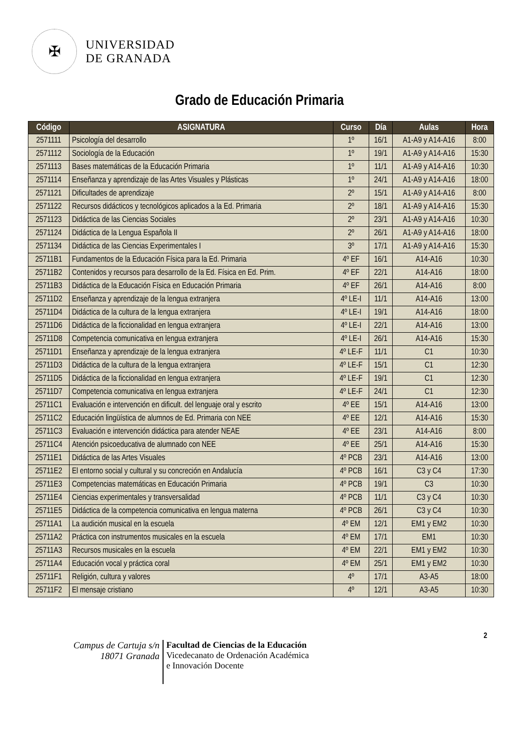✠
UNIVERSIDAD
DE GRANADA
Grado de Educación Primaria
| Código | ASIGNATURA | Curso | Día | Aulas | Hora |
| --- | --- | --- | --- | --- | --- |
| 2571111 | Psicología del desarrollo | 1º | 16/1 | A1-A9 y A14-A16 | 8:00 |
| 2571112 | Sociología de la Educación | 1º | 19/1 | A1-A9 y A14-A16 | 15:30 |
| 2571113 | Bases matemáticas de la Educación Primaria | 1º | 11/1 | A1-A9 y A14-A16 | 10:30 |
| 2571114 | Enseñanza y aprendizaje de las Artes Visuales y Plásticas | 1º | 24/1 | A1-A9 y A14-A16 | 18:00 |
| 2571121 | Dificultades de aprendizaje | 2º | 15/1 | A1-A9 y A14-A16 | 8:00 |
| 2571122 | Recursos didácticos y tecnológicos aplicados a la Ed. Primaria | 2º | 18/1 | A1-A9 y A14-A16 | 15:30 |
| 2571123 | Didáctica de las Ciencias Sociales | 2º | 23/1 | A1-A9 y A14-A16 | 10:30 |
| 2571124 | Didáctica de la Lengua Española II | 2º | 26/1 | A1-A9 y A14-A16 | 18:00 |
| 2571134 | Didáctica de las Ciencias Experimentales I | 3º | 17/1 | A1-A9 y A14-A16 | 15:30 |
| 25711B1 | Fundamentos de la Educación Física para la Ed. Primaria | 4º EF | 16/1 | A14-A16 | 10:30 |
| 25711B2 | Contenidos y recursos para desarrollo de la Ed. Física en Ed. Prim. | 4º EF | 22/1 | A14-A16 | 18:00 |
| 25711B3 | Didáctica de la Educación Física en Educación Primaria | 4º EF | 26/1 | A14-A16 | 8:00 |
| 25711D2 | Enseñanza y aprendizaje de la lengua extranjera | 4º LE-I | 11/1 | A14-A16 | 13:00 |
| 25711D4 | Didáctica de la cultura de la lengua extranjera | 4º LE-I | 19/1 | A14-A16 | 18:00 |
| 25711D6 | Didáctica de la ficcionalidad en lengua extranjera | 4º LE-I | 22/1 | A14-A16 | 13:00 |
| 25711D8 | Competencia comunicativa en lengua extranjera | 4º LE-I | 26/1 | A14-A16 | 15:30 |
| 25711D1 | Enseñanza y aprendizaje de la lengua extranjera | 4º LE-F | 11/1 | C1 | 10:30 |
| 25711D3 | Didáctica de la cultura de la lengua extranjera | 4º LE-F | 15/1 | C1 | 12:30 |
| 25711D5 | Didáctica de la ficcionalidad en lengua extranjera | 4º LE-F | 19/1 | C1 | 12:30 |
| 25711D7 | Competencia comunicativa en lengua extranjera | 4º LE-F | 24/1 | C1 | 12:30 |
| 25711C1 | Evaluación e intervención en dificult. del lenguaje oral y escrito | 4º EE | 15/1 | A14-A16 | 13:00 |
| 25711C2 | Educación lingüística de alumnos de Ed. Primaria con NEE | 4º EE | 12/1 | A14-A16 | 15:30 |
| 25711C3 | Evaluación e intervención didáctica para atender NEAE | 4º EE | 23/1 | A14-A16 | 8:00 |
| 25711C4 | Atención psicoeducativa de alumnado con NEE | 4º EE | 25/1 | A14-A16 | 15:30 |
| 25711E1 | Didáctica de las Artes Visuales | 4º PCB | 23/1 | A14-A16 | 13:00 |
| 25711E2 | El entorno social y cultural y su concreción en Andalucía | 4º PCB | 16/1 | C3 y C4 | 17:30 |
| 25711E3 | Competencias matemáticas en Educación Primaria | 4º PCB | 19/1 | C3 | 10:30 |
| 25711E4 | Ciencias experimentales y transversalidad | 4º PCB | 11/1 | C3 y C4 | 10:30 |
| 25711E5 | Didáctica de la competencia comunicativa en lengua materna | 4º PCB | 26/1 | C3 y C4 | 10:30 |
| 25711A1 | La audición musical en la escuela | 4º EM | 12/1 | EM1 y EM2 | 10:30 |
| 25711A2 | Práctica con instrumentos musicales en la escuela | 4º EM | 17/1 | EM1 | 10:30 |
| 25711A3 | Recursos musicales en la escuela | 4º EM | 22/1 | EM1 y EM2 | 10:30 |
| 25711A4 | Educación vocal y práctica coral | 4º EM | 25/1 | EM1 y EM2 | 10:30 |
| 25711F1 | Religión, cultura y valores | 4º | 17/1 | A3-A5 | 18:00 |
| 25711F2 | El mensaje cristiano | 4º | 12/1 | A3-A5 | 10:30 |
2
Campus de Cartuja s/n
18071 Granada
Facultad de Ciencias de la Educación
Vicedecanato de Ordenación Académica
e Innovación Docente